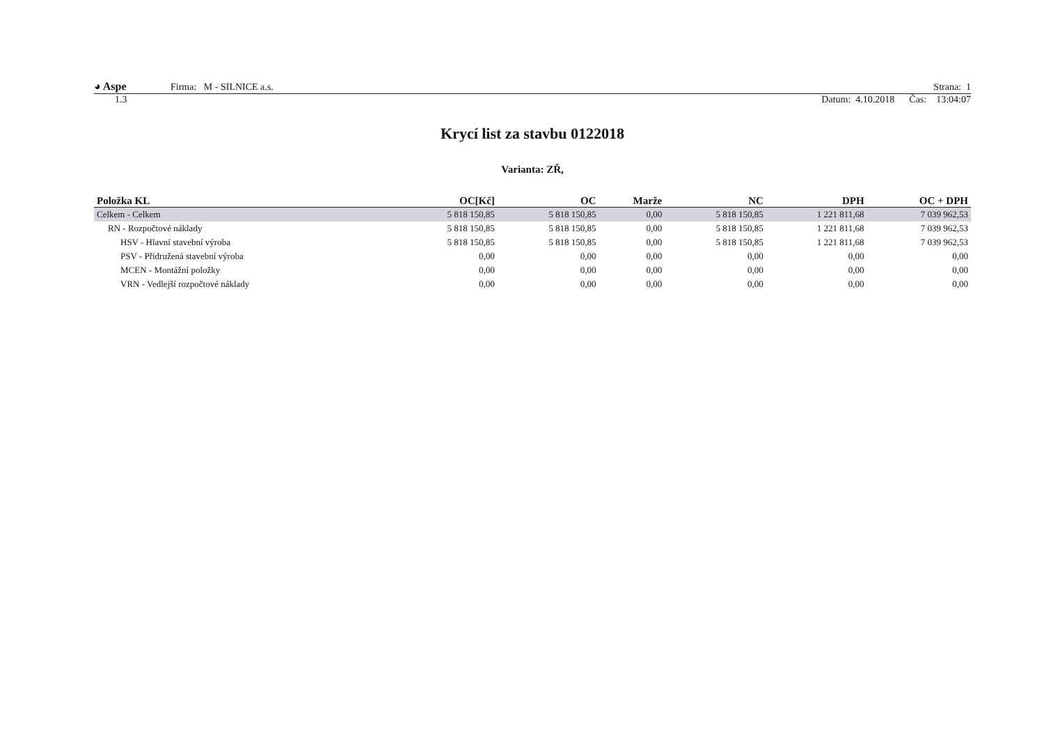◕ Aspe Firma: M - SILNICE a.s. Strana: 1
1.3 Datum: 4.10.2018 Čas: 13:04:07
Krycí list za stavbu 0122018
Varianta: ZŘ,
| Položka KL | OC[Kč] | OC | Marže | NC | DPH | OC + DPH |
| --- | --- | --- | --- | --- | --- | --- |
| Celkem - Celkem | 5 818 150,85 | 5 818 150,85 | 0,00 | 5 818 150,85 | 1 221 811,68 | 7 039 962,53 |
| RN - Rozpočtové náklady | 5 818 150,85 | 5 818 150,85 | 0,00 | 5 818 150,85 | 1 221 811,68 | 7 039 962,53 |
| HSV - Hlavní stavební výroba | 5 818 150,85 | 5 818 150,85 | 0,00 | 5 818 150,85 | 1 221 811,68 | 7 039 962,53 |
| PSV - Přidružená stavební výroba | 0,00 | 0,00 | 0,00 | 0,00 | 0,00 | 0,00 |
| MCEN - Montážní položky | 0,00 | 0,00 | 0,00 | 0,00 | 0,00 | 0,00 |
| VRN - Vedlejší rozpočtové náklady | 0,00 | 0,00 | 0,00 | 0,00 | 0,00 | 0,00 |